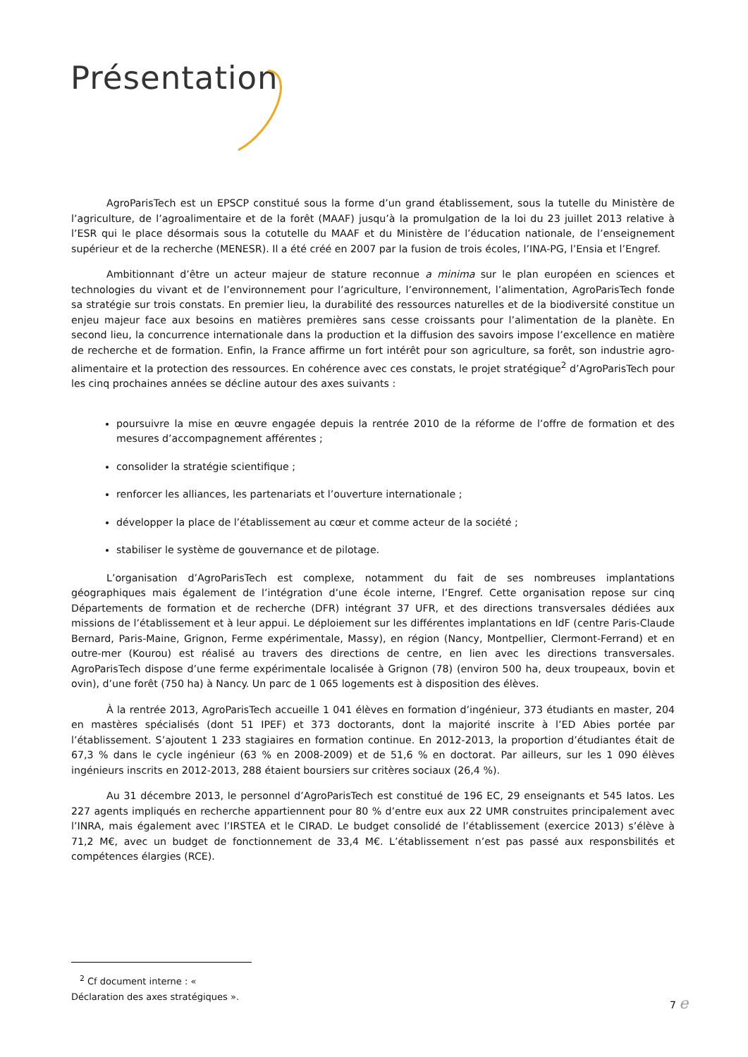Présentation
AgroParisTech est un EPSCP constitué sous la forme d’un grand établissement, sous la tutelle du Ministère de l’agriculture, de l’agroalimentaire et de la forêt (MAAF) jusqu’à la promulgation de la loi du 23 juillet 2013 relative à l’ESR qui le place désormais sous la cotutelle du MAAF et du Ministère de l’éducation nationale, de l’enseignement supérieur et de la recherche (MENESR). Il a été créé en 2007 par la fusion de trois écoles, l’INA-PG, l’Ensia et l’Engref.
Ambitionnant d’être un acteur majeur de stature reconnue a minima sur le plan européen en sciences et technologies du vivant et de l’environnement pour l’agriculture, l’environnement, l’alimentation, AgroParisTech fonde sa stratégie sur trois constats. En premier lieu, la durabilité des ressources naturelles et de la biodiversité constitue un enjeu majeur face aux besoins en matières premières sans cesse croissants pour l’alimentation de la planète. En second lieu, la concurrence internationale dans la production et la diffusion des savoirs impose l’excellence en matière de recherche et de formation. Enfin, la France affirme un fort intérêt pour son agriculture, sa forêt, son industrie agro-alimentaire et la protection des ressources. En cohérence avec ces constats, le projet stratégique<sup>2</sup> d’AgroParisTech pour les cinq prochaines années se décline autour des axes suivants :
poursuivre la mise en œuvre engagée depuis la rentrée 2010 de la réforme de l’offre de formation et des mesures d’accompagnement afférentes ;
consolider la stratégie scientifique ;
renforcer les alliances, les partenariats et l’ouverture internationale ;
développer la place de l’établissement au cœur et comme acteur de la société ;
stabiliser le système de gouvernance et de pilotage.
L’organisation d’AgroParisTech est complexe, notamment du fait de ses nombreuses implantations géographiques mais également de l’intégration d’une école interne, l’Engref. Cette organisation repose sur cinq Départements de formation et de recherche (DFR) intégrant 37 UFR, et des directions transversales dédiées aux missions de l’établissement et à leur appui. Le déploiement sur les différentes implantations en IdF (centre Paris-Claude Bernard, Paris-Maine, Grignon, Ferme expérimentale, Massy), en région (Nancy, Montpellier, Clermont-Ferrand) et en outre-mer (Kourou) est réalisé au travers des directions de centre, en lien avec les directions transversales. AgroParisTech dispose d’une ferme expérimentale localisée à Grignon (78) (environ 500 ha, deux troupeaux, bovin et ovin), d’une forêt (750 ha) à Nancy. Un parc de 1 065 logements est à disposition des élèves.
À la rentrée 2013, AgroParisTech accueille 1 041 élèves en formation d’ingénieur, 373 étudiants en master, 204 en mastères spécialisés (dont 51 IPEF) et 373 doctorants, dont la majorité inscrite à l’ED Abies portée par l’établissement. S’ajoutent 1 233 stagiaires en formation continue. En 2012-2013, la proportion d’étudiantes était de 67,3 % dans le cycle ingénieur (63 % en 2008-2009) et de 51,6 % en doctorat. Par ailleurs, sur les 1 090 élèves ingénieurs inscrits en 2012-2013, 288 étaient boursiers sur critères sociaux (26,4 %).
Au 31 décembre 2013, le personnel d’AgroParisTech est constitué de 196 EC, 29 enseignants et 545 Iatos. Les 227 agents impliqués en recherche appartiennent pour 80 % d’entre eux aux 22 UMR construites principalement avec l’INRA, mais également avec l’IRSTEA et le CIRAD. Le budget consolidé de l’établissement (exercice 2013) s’élève à 71,2 M€, avec un budget de fonctionnement de 33,4 M€. L’établissement n’est pas passé aux responsbilités et compétences élargies (RCE).
<sup>2</sup> Cf document interne : « Déclaration des axes stratégiques ».
7 e